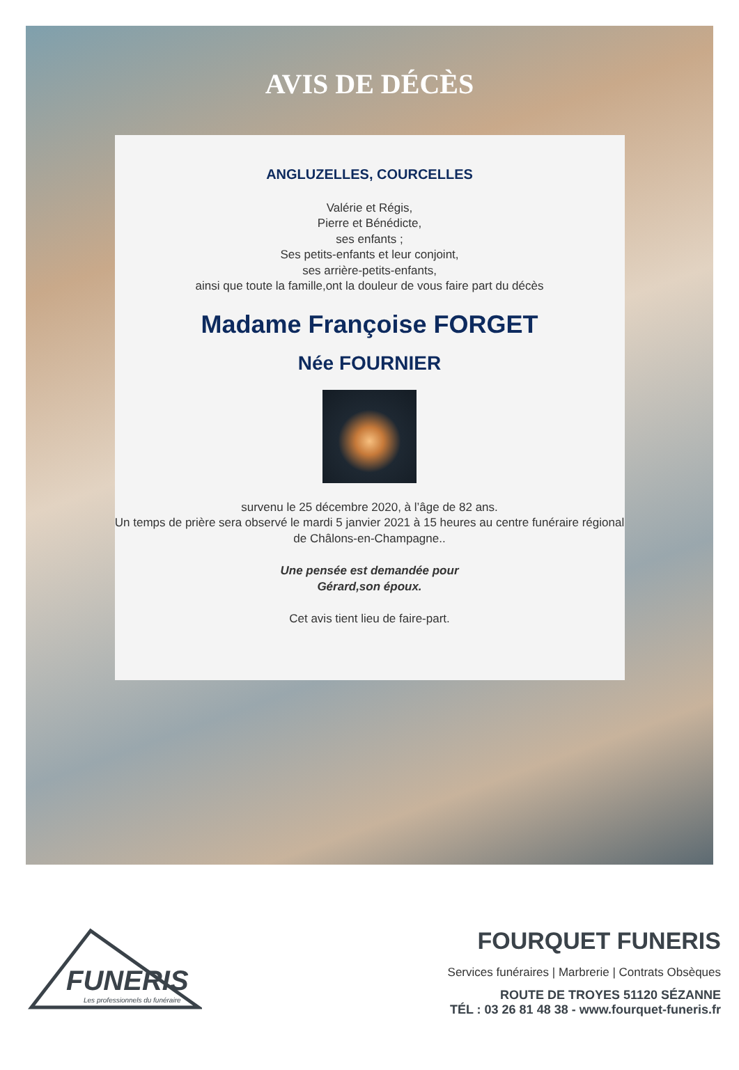AVIS DE DÉCÈS
ANGLUZELLES, COURCELLES
Valérie et Régis,
Pierre et Bénédicte,
ses enfants ;
Ses petits-enfants et leur conjoint,
ses arrière-petits-enfants,
ainsi que toute la famille,ont la douleur de vous faire part du décès
Madame Françoise FORGET
Née FOURNIER
survenu le 25 décembre 2020, à l’âge de 82 ans.
Un temps de prière sera observé le mardi 5 janvier 2021 à 15 heures au centre funéraire régional
de Châlons-en-Champagne..
Une pensée est demandée pour
Gérard,son époux.
Cet avis tient lieu de faire-part.
FUNERIS
Les professionnels du funéraire
FOURQUET FUNERIS
Services funéraires | Marbrerie | Contrats Obsèques
ROUTE DE TROYES 51120 SÉZANNE
TÉL : 03 26 81 48 38 - www.fourquet-funeris.fr